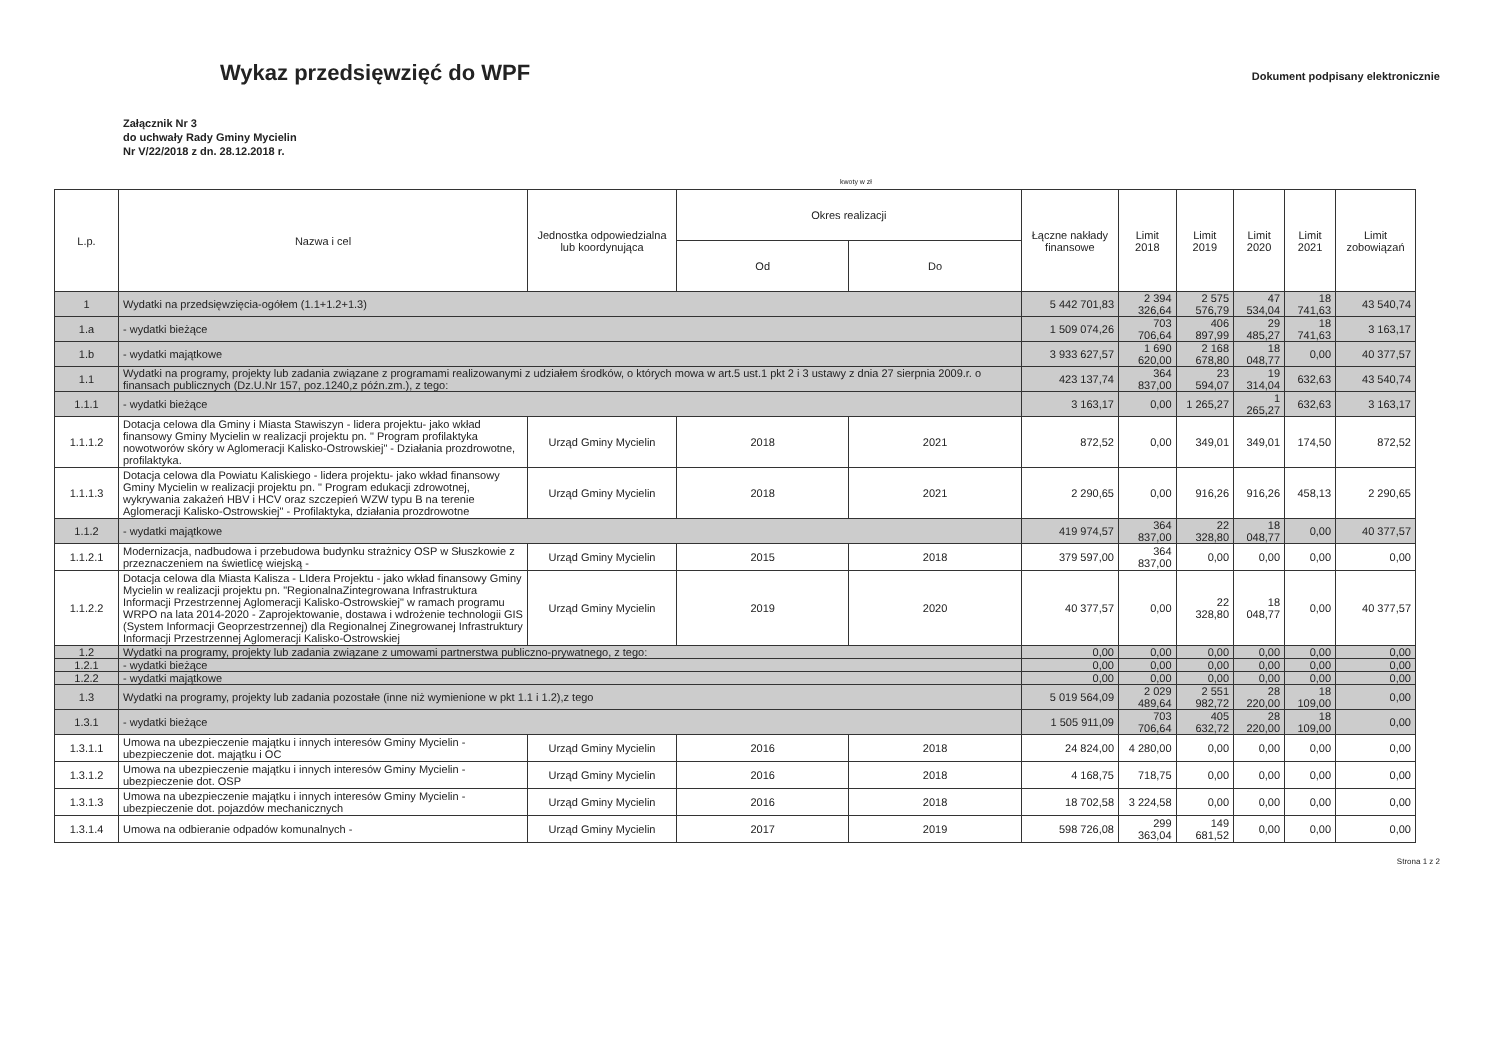Wykaz przedsięwzięć do WPF
Dokument podpisany elektronicznie
Załącznik Nr 3
do uchwały Rady Gminy Mycielin
Nr V/22/2018 z dn. 28.12.2018 r.
kwoty w zł
| L.p. | Nazwa i cel | Jednostka odpowiedzialna lub koordynująca | Okres realizacji | | Łączne nakłady finansowe | Limit 2018 | Limit 2019 | Limit 2020 | Limit 2021 | Limit zobowiązań |
| --- | --- | --- | --- | --- | --- | --- | --- | --- | --- | --- |
| | | | Od | Do | | | | | | |
| 1 | Wydatki na przedsięwzięcia-ogółem (1.1+1.2+1.3) | | | | 5 442 701,83 | 2 394 326,64 | 2 575 576,79 | 47 534,04 | 18 741,63 | 43 540,74 |
| 1.a | - wydatki bieżące | | | | 1 509 074,26 | 703 706,64 | 406 897,99 | 29 485,27 | 18 741,63 | 3 163,17 |
| 1.b | - wydatki majątkowe | | | | 3 933 627,57 | 1 690 620,00 | 2 168 678,80 | 18 048,77 | 0,00 | 40 377,57 |
| 1.1 | Wydatki na programy, projekty lub zadania związane z programami realizowanymi z udziałem środków, o których mowa w art.5 ust.1 pkt 2 i 3 ustawy z dnia 27 sierpnia 2009.r. o finansach publicznych (Dz.U.Nr 157, poz.1240,z późn.zm.), z tego: | | | | 423 137,74 | 364 837,00 | 23 594,07 | 19 314,04 | 632,63 | 43 540,74 |
| 1.1.1 | - wydatki bieżące | | | | 3 163,17 | 0,00 | 1 265,27 | 1 265,27 | 632,63 | 3 163,17 |
| 1.1.1.2 | Dotacja celowa dla Gminy i Miasta Stawiszyn - lidera projektu- jako wkład finansowy Gminy Mycielin w realizacji projektu pn. " Program profilaktyka nowotworów skóry w Aglomeracji Kalisko-Ostrowskiej" - Działania prozdrowotne, profilaktyka. | Urząd Gminy Mycielin | 2018 | 2021 | 872,52 | 0,00 | 349,01 | 349,01 | 174,50 | 872,52 |
| 1.1.1.3 | Dotacja celowa dla Powiatu Kaliskiego - lidera projektu- jako wkład finansowy Gminy Mycielin w realizacji projektu pn. " Program edukacji zdrowotnej, wykrywania zakażeń HBV i HCV oraz szczepień WZW typu B na terenie Aglomeracji Kalisko-Ostrowskiej" - Profilaktyka, działania prozdrowotne | Urząd Gminy Mycielin | 2018 | 2021 | 2 290,65 | 0,00 | 916,26 | 916,26 | 458,13 | 2 290,65 |
| 1.1.2 | - wydatki majątkowe | | | | 419 974,57 | 364 837,00 | 22 328,80 | 18 048,77 | 0,00 | 40 377,57 |
| 1.1.2.1 | Modernizacja, nadbudowa i przebudowa budynku strażnicy OSP w Słuszkowie z przeznaczeniem na świetlicę wiejską - | Urząd Gminy Mycielin | 2015 | 2018 | 379 597,00 | 364 837,00 | 0,00 | 0,00 | 0,00 | 0,00 |
| 1.1.2.2 | Dotacja celowa dla Miasta Kalisza - LIdera Projektu - jako wkład finansowy Gminy Mycielin w realizacji projektu pn. "RegionalnaZintegrowana Infrastruktura Informacji Przestrzennej Aglomeracji Kalisko-Ostrowskiej" w ramach programu WRPO na lata 2014-2020 - Zaprojektowanie, dostawa i wdrożenie technologii GIS (System Informacji Geoprzestrzennej) dla Regionalnej Zinegrowanej Infrastruktury Informacji Przestrzennej Aglomeracji Kalisko-Ostrowskiej | Urząd Gminy Mycielin | 2019 | 2020 | 40 377,57 | 0,00 | 22 328,80 | 18 048,77 | 0,00 | 40 377,57 |
| 1.2 | Wydatki na programy, projekty lub zadania związane z umowami partnerstwa publiczno-prywatnego, z tego: | | | | 0,00 | 0,00 | 0,00 | 0,00 | 0,00 | 0,00 |
| 1.2.1 | - wydatki bieżące | | | | 0,00 | 0,00 | 0,00 | 0,00 | 0,00 | 0,00 |
| 1.2.2 | - wydatki majątkowe | | | | 0,00 | 0,00 | 0,00 | 0,00 | 0,00 | 0,00 |
| 1.3 | Wydatki na programy, projekty lub zadania pozostałe (inne niż wymienione w pkt 1.1 i 1.2),z tego | | | | 5 019 564,09 | 2 029 489,64 | 2 551 982,72 | 28 220,00 | 18 109,00 | 0,00 |
| 1.3.1 | - wydatki bieżące | | | | 1 505 911,09 | 703 706,64 | 405 632,72 | 28 220,00 | 18 109,00 | 0,00 |
| 1.3.1.1 | Umowa na ubezpieczenie majątku i innych interesów Gminy Mycielin - ubezpieczenie dot. majątku i OC | Urząd Gminy Mycielin | 2016 | 2018 | 24 824,00 | 4 280,00 | 0,00 | 0,00 | 0,00 | 0,00 |
| 1.3.1.2 | Umowa na ubezpieczenie majątku i innych interesów Gminy Mycielin - ubezpieczenie dot. OSP | Urząd Gminy Mycielin | 2016 | 2018 | 4 168,75 | 718,75 | 0,00 | 0,00 | 0,00 | 0,00 |
| 1.3.1.3 | Umowa na ubezpieczenie majątku i innych interesów Gminy Mycielin - ubezpieczenie dot. pojazdów mechanicznych | Urząd Gminy Mycielin | 2016 | 2018 | 18 702,58 | 3 224,58 | 0,00 | 0,00 | 0,00 | 0,00 |
| 1.3.1.4 | Umowa na odbieranie odpadów komunalnych - | Urząd Gminy Mycielin | 2017 | 2019 | 598 726,08 | 299 363,04 | 149 681,52 | 0,00 | 0,00 | 0,00 |
Strona 1 z 2